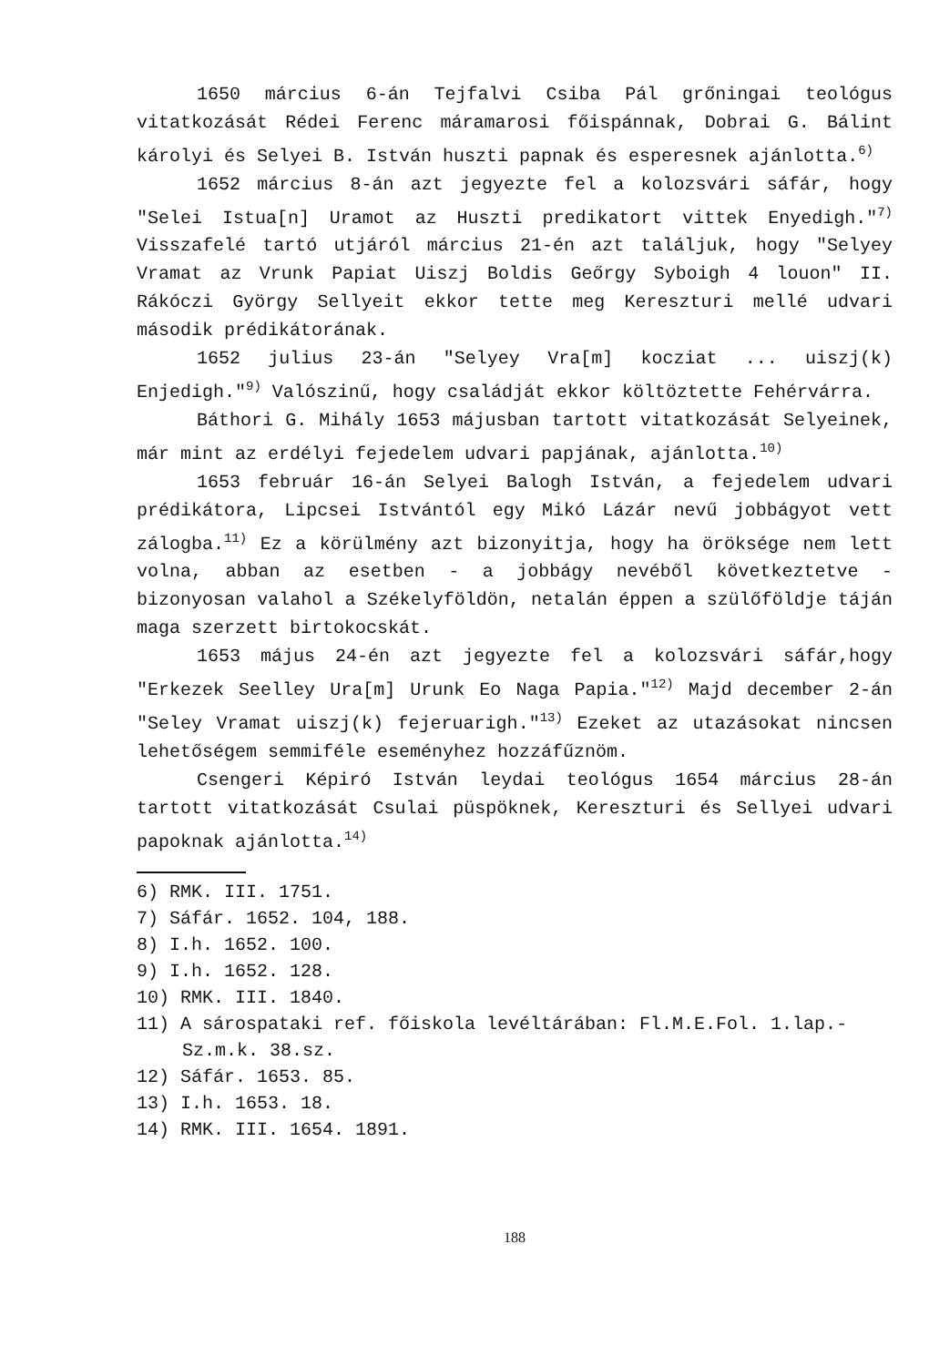1650 március 6-án Tejfalvi Csiba Pál grőningai teológus vitatkozását Rédei Ferenc máramarosi főispánnak, Dobrai G. Bálint károlyi és Selyei B. István huszti papnak és esperesnek ajánlotta.<sup>6)</sup>
1652 március 8-án azt jegyezte fel a kolozsvári sáfár, hogy "Selei Istua[n] Uramot az Huszti predikatort vittek Enyedigh."<sup>7)</sup> Visszafelé tartó utjáról március 21-én azt találjuk, hogy "Selyey Vramat az Vrunk Papiat Uiszj Boldis Geőrgy Syboigh 4 louon" II. Rákóczi György Sellyeit ekkor tette meg Kereszturi mellé udvari második prédikátorának.
1652 julius 23-án "Selyey Vra[m] kocziat ... uiszj(k) Enjedigh."<sup>9)</sup> Valószinű, hogy családját ekkor költöztette Fehérvárra.
Báthori G. Mihály 1653 májusban tartott vitatkozását Selyeinek, már mint az erdélyi fejedelem udvari papjának, ajánlotta.<sup>10)</sup>
1653 február 16-án Selyei Balogh István, a fejedelem udvari prédikátora, Lipcsei Istvántól egy Mikó Lázár nevű jobbágyot vett zálogba.<sup>11)</sup> Ez a körülmény azt bizonyitja, hogy ha öröksége nem lett volna, abban az esetben - a jobbágy nevéből következtetve - bizonyosan valahol a Székelyföldön, netalán éppen a szülőföldje táján maga szerzett birtokocskát.
1653 május 24-én azt jegyezte fel a kolozsvári sáfár,hogy "Erkezek Seelley Ura[m] Urunk Eo Naga Papia."<sup>12)</sup> Majd december 2-án "Seley Vramat uiszj(k) fejeruarigh."<sup>13)</sup> Ezeket az utazásokat nincsen lehetőségem semmiféle eseményhez hozzáfűznöm.
Csengeri Képiró István leydai teológus 1654 március 28-án tartott vitatkozását Csulai püspöknek, Kereszturi és Sellyei udvari papoknak ajánlotta.<sup>14)</sup>
6) RMK. III. 1751.
7) Sáfár. 1652. 104, 188.
8) I.h. 1652. 100.
9) I.h. 1652. 128.
10) RMK. III. 1840.
11) A sárospataki ref. főiskola levéltárában: Fl.M.E.Fol. 1.lap.- Sz.m.k. 38.sz.
12) Sáfár. 1653. 85.
13) I.h. 1653. 18.
14) RMK. III. 1654. 1891.
188